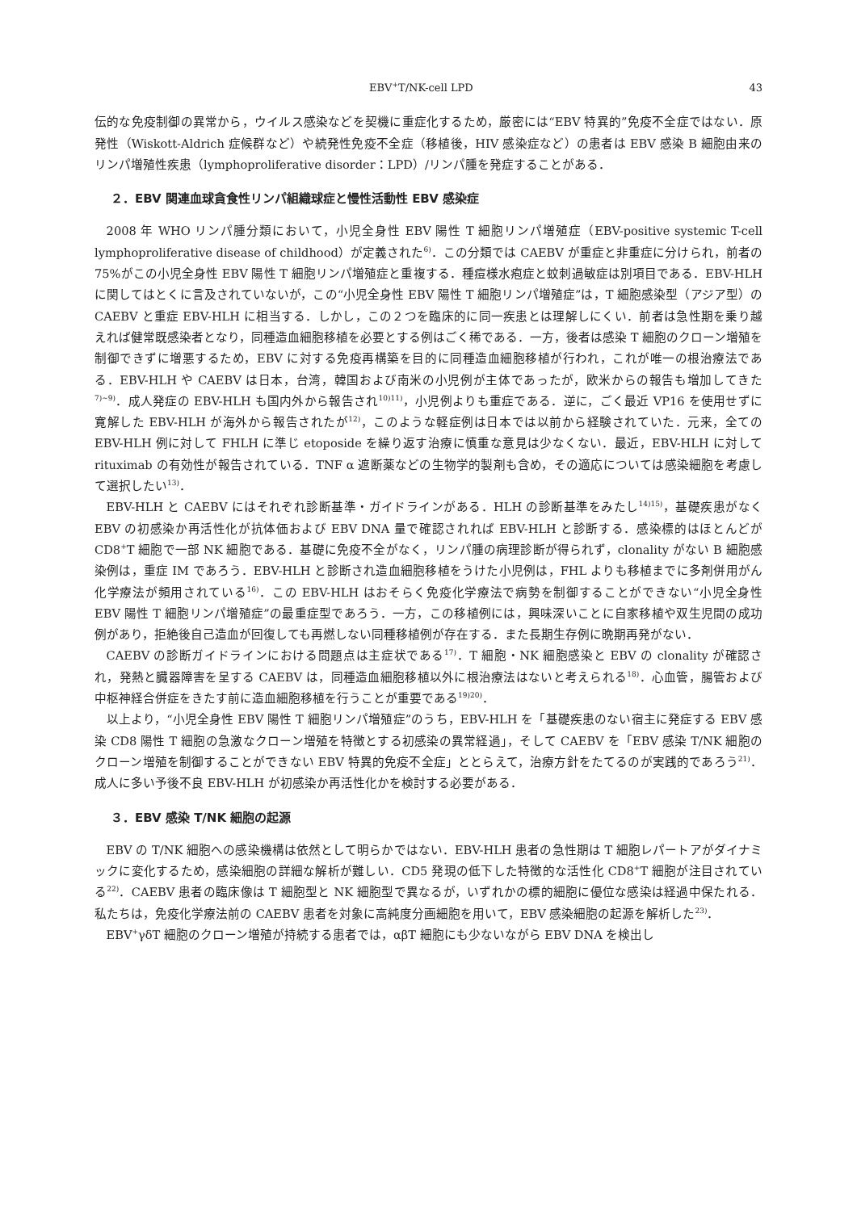EBV<sup>+</sup>T/NK-cell LPD 43
伝的な免疫制御の異常から，ウイルス感染などを契機に重症化するため，厳密には“EBV 特異的”免疫不全症ではない．原発性（Wiskott-Aldrich 症候群など）や続発性免疫不全症（移植後，HIV 感染症など）の患者は EBV 感染 B 細胞由来のリンパ増殖性疾患（lymphoproliferative disorder：LPD）/リンパ腫を発症することがある．
２．EBV 関連血球貪食性リンパ組織球症と慢性活動性 EBV 感染症
2008 年 WHO リンパ腫分類において，小児全身性 EBV 陽性 T 細胞リンパ増殖症（EBV-positive systemic T-cell lymphoproliferative disease of childhood）が定義された<sup>6)</sup>．この分類では CAEBV が重症と非重症に分けられ，前者の 75%がこの小児全身性 EBV 陽性 T 細胞リンパ増殖症と重複する．種痘様水疱症と蚊刺過敏症は別項目である．EBV-HLH に関してはとくに言及されていないが，この“小児全身性 EBV 陽性 T 細胞リンパ増殖症”は，T 細胞感染型（アジア型）の CAEBV と重症 EBV-HLH に相当する．しかし，この２つを臨床的に同一疾患とは理解しにくい．前者は急性期を乗り越えれば健常既感染者となり，同種造血細胞移植を必要とする例はごく稀である．一方，後者は感染 T 細胞のクローン増殖を制御できずに増悪するため，EBV に対する免疫再構築を目的に同種造血細胞移植が行われ，これが唯一の根治療法である．EBV-HLH や CAEBV は日本，台湾，韓国および南米の小児例が主体であったが，欧米からの報告も増加してきた<sup>7)~9)</sup>．成人発症の EBV-HLH も国内外から報告され<sup>10)11)</sup>，小児例よりも重症である．逆に，ごく最近 VP16 を使用せずに寛解した EBV-HLH が海外から報告されたが<sup>12)</sup>，このような軽症例は日本では以前から経験されていた．元来，全ての EBV-HLH 例に対して FHLH に準じ etoposide を繰り返す治療に慎重な意見は少なくない．最近，EBV-HLH に対して rituximab の有効性が報告されている．TNF α 遮断薬などの生物学的製剤も含め，その適応については感染細胞を考慮して選択したい<sup>13)</sup>．
EBV-HLH と CAEBV にはそれぞれ診断基準・ガイドラインがある．HLH の診断基準をみたし<sup>14)15)</sup>，基礎疾患がなく EBV の初感染か再活性化が抗体価および EBV DNA 量で確認されれば EBV-HLH と診断する．感染標的はほとんどが CD8<sup>+</sup>T 細胞で一部 NK 細胞である．基礎に免疫不全がなく，リンパ腫の病理診断が得られず，clonality がない B 細胞感染例は，重症 IM であろう．EBV-HLH と診断され造血細胞移植をうけた小児例は，FHL よりも移植までに多剤併用がん化学療法が頻用されている<sup>16)</sup>．この EBV-HLH はおそらく免疫化学療法で病勢を制御することができない“小児全身性 EBV 陽性 T 細胞リンパ増殖症”の最重症型であろう．一方，この移植例には，興味深いことに自家移植や双生児間の成功例があり，拒絶後自己造血が回復しても再燃しない同種移植例が存在する．また長期生存例に晩期再発がない．
CAEBV の診断ガイドラインにおける問題点は主症状である<sup>17)</sup>．T 細胞・NK 細胞感染と EBV の clonality が確認され，発熱と臓器障害を呈する CAEBV は，同種造血細胞移植以外に根治療法はないと考えられる<sup>18)</sup>．心血管，腸管および中枢神経合併症をきたす前に造血細胞移植を行うことが重要である<sup>19)20)</sup>．
以上より，“小児全身性 EBV 陽性 T 細胞リンパ増殖症”のうち，EBV-HLH を「基礎疾患のない宿主に発症する EBV 感染 CD8 陽性 T 細胞の急激なクローン増殖を特徴とする初感染の異常経過」，そして CAEBV を「EBV 感染 T/NK 細胞のクローン増殖を制御することができない EBV 特異的免疫不全症」ととらえて，治療方針をたてるのが実践的であろう<sup>21)</sup>．成人に多い予後不良 EBV-HLH が初感染か再活性化かを検討する必要がある．
３．EBV 感染 T/NK 細胞の起源
EBV の T/NK 細胞への感染機構は依然として明らかではない．EBV-HLH 患者の急性期は T 細胞レパートアがダイナミックに変化するため，感染細胞の詳細な解析が難しい．CD5 発現の低下した特徴的な活性化 CD8<sup>+</sup>T 細胞が注目されている<sup>22)</sup>．CAEBV 患者の臨床像は T 細胞型と NK 細胞型で異なるが，いずれかの標的細胞に優位な感染は経過中保たれる．私たちは，免疫化学療法前の CAEBV 患者を対象に高純度分画細胞を用いて，EBV 感染細胞の起源を解析した<sup>23)</sup>．
EBV<sup>+</sup>γδT 細胞のクローン増殖が持続する患者では，αβT 細胞にも少ないながら EBV DNA を検出し